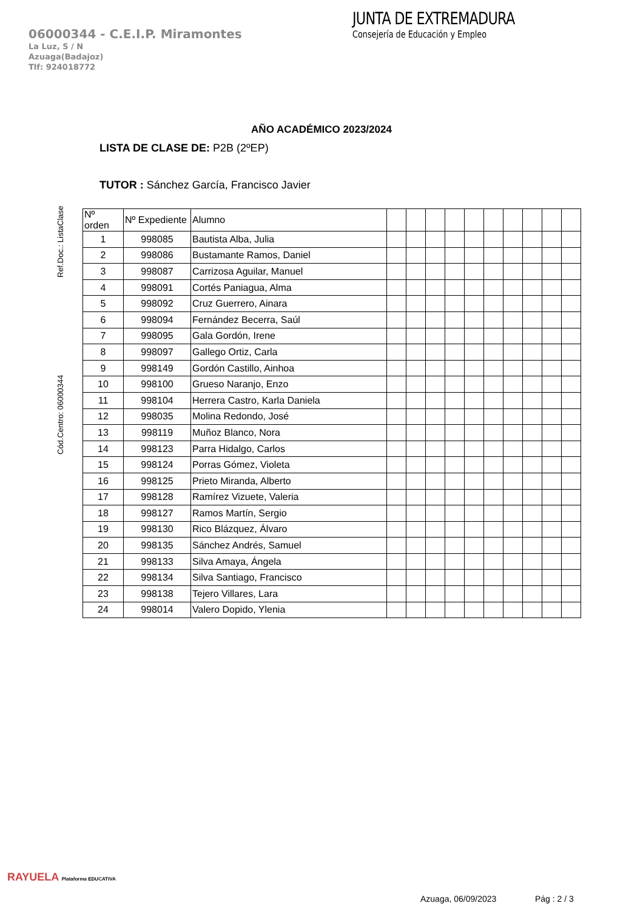06000344 - C.E.I.P. Miramontes
La Luz, S / N
Azuaga(Badajoz)
Tlf: 924018772
JUNTA DE EXTREMADURA
Consejería de Educación y Empleo
AÑO ACADÉMICO 2023/2024
LISTA DE CLASE DE: P2B (2ºEP)
TUTOR : Sánchez García, Francisco Javier
Cód.Centro: 06000344 Ref.Doc.: ListaClase
| Nº orden | Nº Expediente | Alumno | | | | | | | | | | |
| --- | --- | --- | --- | --- | --- | --- | --- | --- | --- | --- | --- | --- |
| 1 | 998085 | Bautista Alba, Julia | | | | | | | | | | |
| 2 | 998086 | Bustamante Ramos, Daniel | | | | | | | | | | |
| 3 | 998087 | Carrizosa Aguilar, Manuel | | | | | | | | | | |
| 4 | 998091 | Cortés Paniagua, Alma | | | | | | | | | | |
| 5 | 998092 | Cruz Guerrero, Ainara | | | | | | | | | | |
| 6 | 998094 | Fernández Becerra, Saúl | | | | | | | | | | |
| 7 | 998095 | Gala Gordón, Irene | | | | | | | | | | |
| 8 | 998097 | Gallego Ortiz, Carla | | | | | | | | | | |
| 9 | 998149 | Gordón Castillo, Ainhoa | | | | | | | | | | |
| 10 | 998100 | Grueso Naranjo, Enzo | | | | | | | | | | |
| 11 | 998104 | Herrera Castro, Karla Daniela | | | | | | | | | | |
| 12 | 998035 | Molina Redondo, José | | | | | | | | | | |
| 13 | 998119 | Muñoz Blanco, Nora | | | | | | | | | | |
| 14 | 998123 | Parra Hidalgo, Carlos | | | | | | | | | | |
| 15 | 998124 | Porras Gómez, Violeta | | | | | | | | | | |
| 16 | 998125 | Prieto Miranda, Alberto | | | | | | | | | | |
| 17 | 998128 | Ramírez Vizuete, Valeria | | | | | | | | | | |
| 18 | 998127 | Ramos Martín, Sergio | | | | | | | | | | |
| 19 | 998130 | Rico Blázquez, Álvaro | | | | | | | | | | |
| 20 | 998135 | Sánchez Andrés, Samuel | | | | | | | | | | |
| 21 | 998133 | Silva Amaya, Ángela | | | | | | | | | | |
| 22 | 998134 | Silva Santiago, Francisco | | | | | | | | | | |
| 23 | 998138 | Tejero Villares, Lara | | | | | | | | | | |
| 24 | 998014 | Valero Dopido, Ylenia | | | | | | | | | | |
RAYUELA Plataforma EDUCATIVA
Azuaga, 06/09/2023 Pág : 2 / 3